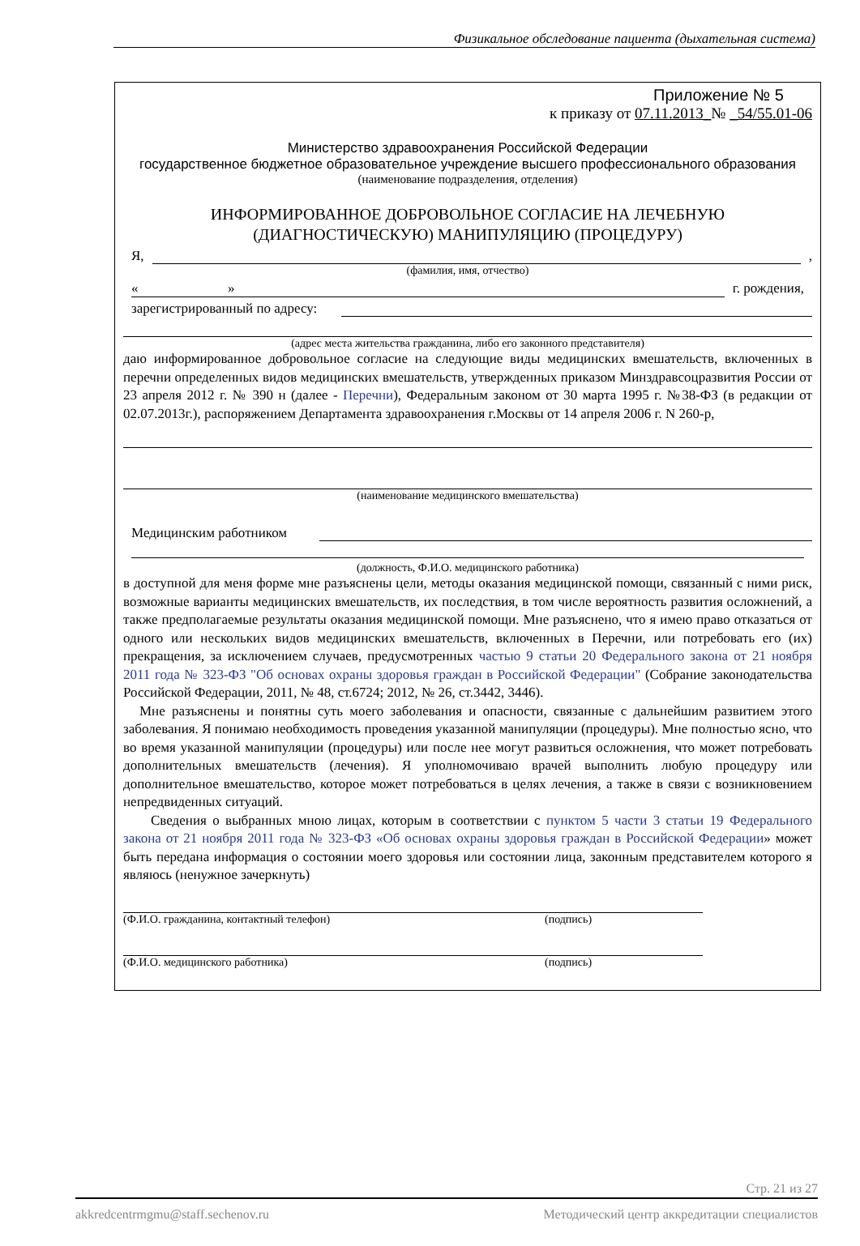Физикальное обследование пациента (дыхательная система)
Приложение № 5
к приказу от 07.11.2013_№ _54/55.01-06
Министерство здравоохранения Российской Федерации
государственное бюджетное образовательное учреждение высшего профессионального образования
(наименование подразделения, отделения)
ИНФОРМИРОВАННОЕ ДОБРОВОЛЬНОЕ СОГЛАСИЕ НА ЛЕЧЕБНУЮ (ДИАГНОСТИЧЕСКУЮ) МАНИПУЛЯЦИЮ (ПРОЦЕДУРУ)
Я, ,
(фамилия, имя, отчество)
« » г. рождения,
зарегистрированный по адресу:
(адрес места жительства гражданина, либо его законного представителя)
даю информированное добровольное согласие на следующие виды медицинских вмешательств, включенных в перечни определенных видов медицинских вмешательств, утвержденных приказом Минздравсоцразвития России от 23 апреля 2012 г. № 390 н (далее - Перечни), Федеральным законом от 30 марта 1995 г. №38-ФЗ (в редакции от 02.07.2013г.), распоряжением Департамента здравоохранения г.Москвы от 14 апреля 2006 г. N 260-р,
(наименование медицинского вмешательства)
Медицинским работником
(должность, Ф.И.О. медицинского работника)
в доступной для меня форме мне разъяснены цели, методы оказания медицинской помощи, связанный с ними риск, возможные варианты медицинских вмешательств, их последствия, в том числе вероятность развития осложнений, а также предполагаемые результаты оказания медицинской помощи. Мне разъяснено, что я имею право отказаться от одного или нескольких видов медицинских вмешательств, включенных в Перечни, или потребовать его (их) прекращения, за исключением случаев, предусмотренных частью 9 статьи 20 Федерального закона от 21 ноября 2011 года № 323-ФЗ "Об основах охраны здоровья граждан в Российской Федерации" (Собрание законодательства Российской Федерации, 2011, № 48, ст.6724; 2012, № 26, ст.3442, 3446).
Мне разъяснены и понятны суть моего заболевания и опасности, связанные с дальнейшим развитием этого заболевания. Я понимаю необходимость проведения указанной манипуляции (процедуры). Мне полностью ясно, что во время указанной манипуляции (процедуры) или после нее могут развиться осложнения, что может потребовать дополнительных вмешательств (лечения). Я уполномочиваю врачей выполнить любую процедуру или дополнительное вмешательство, которое может потребоваться в целях лечения, а также в связи с возникновением непредвиденных ситуаций.
Сведения о выбранных мною лицах, которым в соответствии с пунктом 5 части 3 статьи 19 Федерального закона от 21 ноября 2011 года № 323-ФЗ «Об основах охраны здоровья граждан в Российской Федерации» может быть передана информация о состоянии моего здоровья или состоянии лица, законным представителем которого я являюсь (ненужное зачеркнуть)
(Ф.И.О. гражданина, контактный телефон) (подпись)
(Ф.И.О. медицинского работника) (подпись)
Стр. 21 из 27
akkredcentrmgmu@staff.sechenov.ru Методический центр аккредитации специалистов